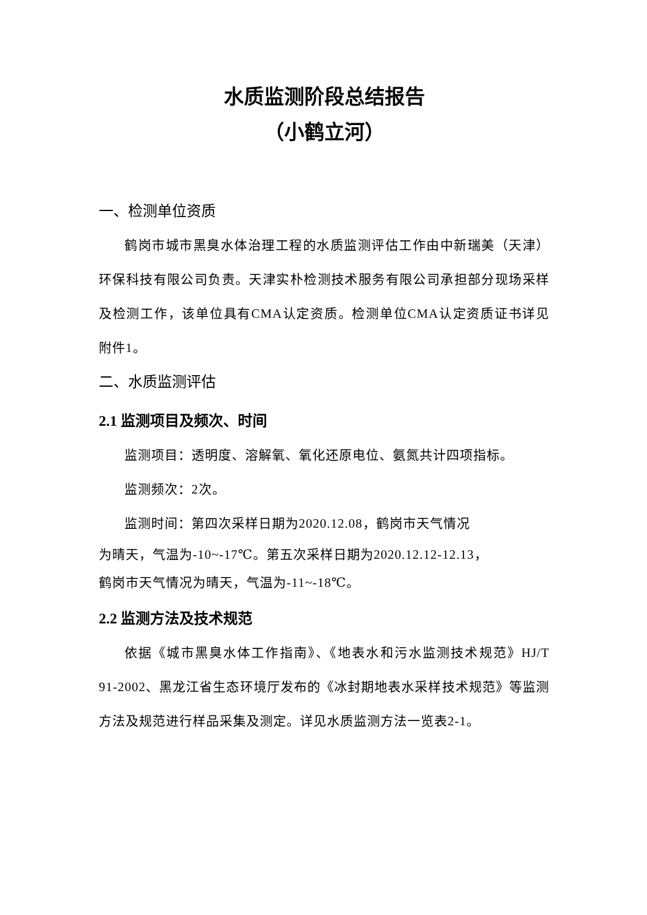水质监测阶段总结报告
（小鹤立河）
一、检测单位资质
鹤岗市城市黑臭水体治理工程的水质监测评估工作由中新瑞美（天津）环保科技有限公司负责。天津实朴检测技术服务有限公司承担部分现场采样及检测工作，该单位具有CMA认定资质。检测单位CMA认定资质证书详见附件1。
二、水质监测评估
2.1 监测项目及频次、时间
监测项目：透明度、溶解氧、氧化还原电位、氨氮共计四项指标。
监测频次：2次。
监测时间：第四次采样日期为2020.12.08，鹤岗市天气情况
为晴天，气温为-10~-17℃。第五次采样日期为2020.12.12-12.13，
鹤岗市天气情况为晴天，气温为-11~-18℃。
2.2 监测方法及技术规范
依据《城市黑臭水体工作指南》、《地表水和污水监测技术规范》HJ/T 91-2002、黑龙江省生态环境厅发布的《冰封期地表水采样技术规范》等监测方法及规范进行样品采集及测定。详见水质监测方法一览表2-1。